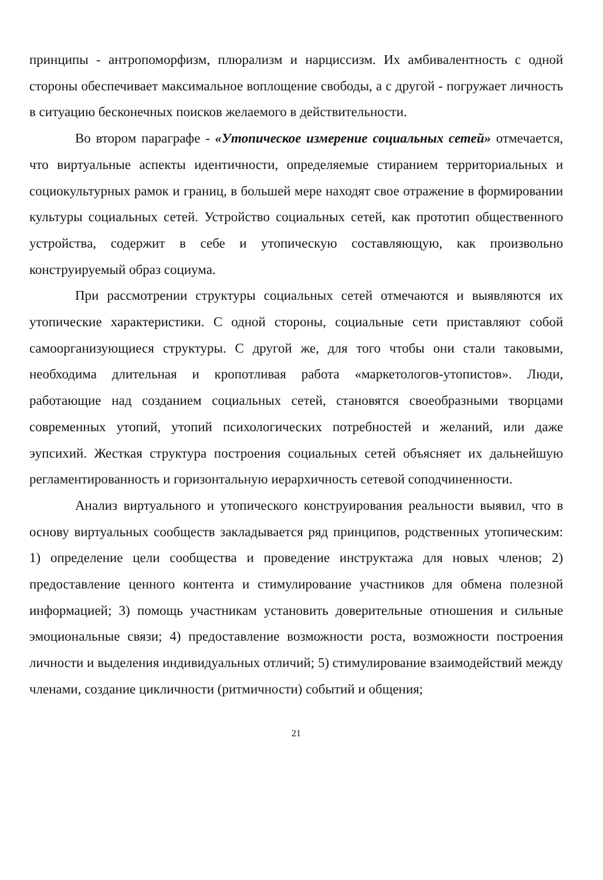принципы - антропоморфизм, плюрализм и нарциссизм. Их амбивалентность с одной стороны обеспечивает максимальное воплощение свободы, а с другой - погружает личность в ситуацию бесконечных поисков желаемого в действительности.
Во втором параграфе - «Утопическое измерение социальных сетей» отмечается, что виртуальные аспекты идентичности, определяемые стиранием территориальных и социокультурных рамок и границ, в большей мере находят свое отражение в формировании культуры социальных сетей. Устройство социальных сетей, как прототип общественного устройства, содержит в себе и утопическую составляющую, как произвольно конструируемый образ социума.
При рассмотрении структуры социальных сетей отмечаются и выявляются их утопические характеристики. С одной стороны, социальные сети приставляют собой самоорганизующиеся структуры. С другой же, для того чтобы они стали таковыми, необходима длительная и кропотливая работа «маркетологов-утопистов». Люди, работающие над созданием социальных сетей, становятся своеобразными творцами современных утопий, утопий психологических потребностей и желаний, или даже эупсихий. Жесткая структура построения социальных сетей объясняет их дальнейшую регламентированность и горизонтальную иерархичность сетевой соподчиненности.
Анализ виртуального и утопического конструирования реальности выявил, что в основу виртуальных сообществ закладывается ряд принципов, родственных утопическим: 1) определение цели сообщества и проведение инструктажа для новых членов; 2) предоставление ценного контента и стимулирование участников для обмена полезной информацией; 3) помощь участникам установить доверительные отношения и сильные эмоциональные связи; 4) предоставление возможности роста, возможности построения личности и выделения индивидуальных отличий; 5) стимулирование взаимодействий между членами, создание цикличности (ритмичности) событий и общения;
21